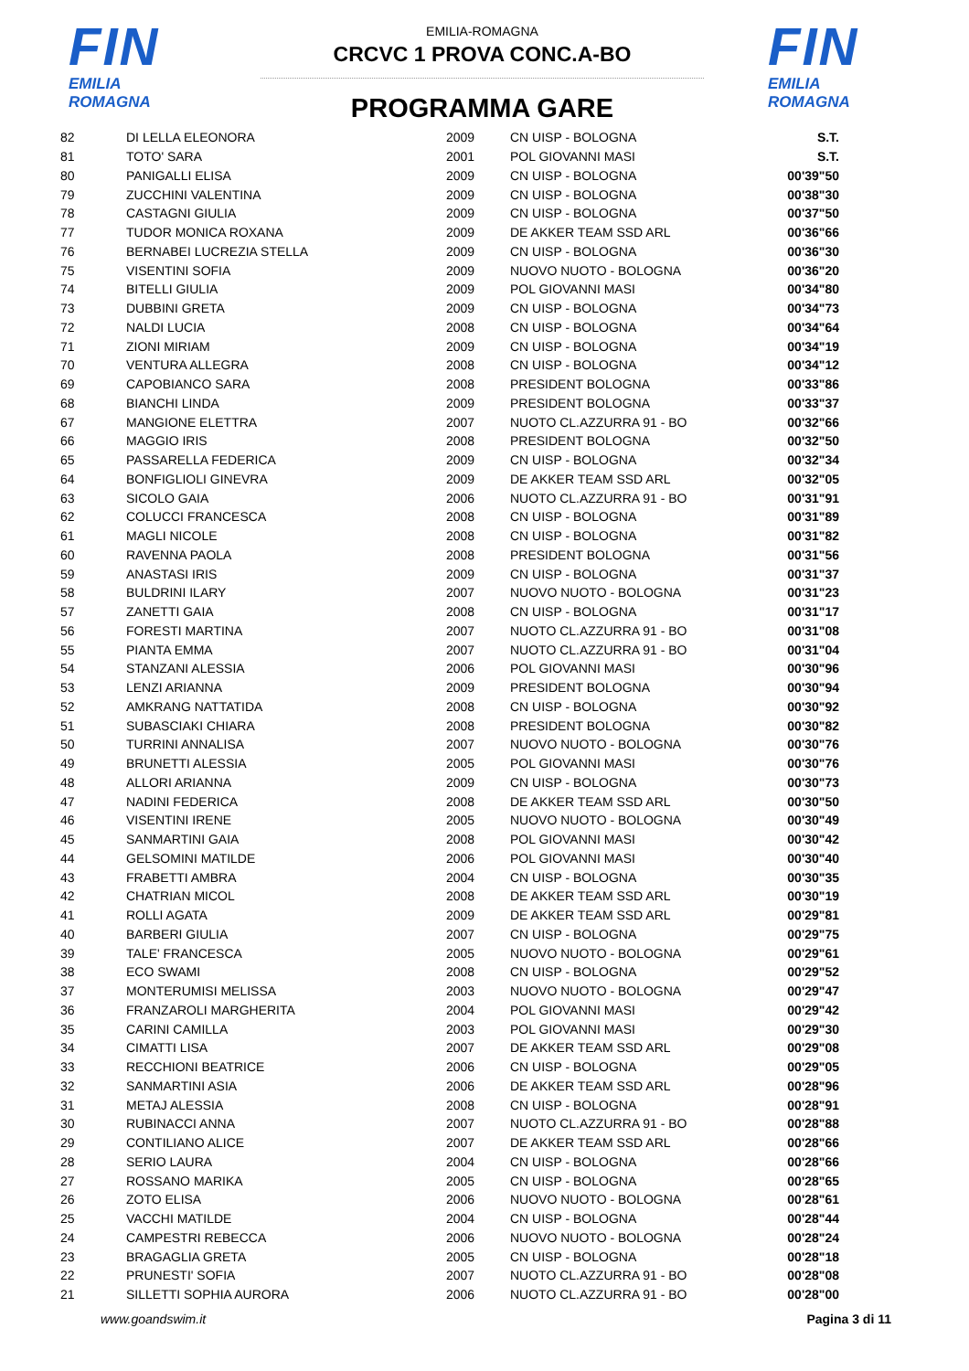FIN
EMILIA ROMAGNA
EMILIA-ROMAGNA
CRCVC 1 PROVA CONC.A-BO
PROGRAMMA GARE
FIN
EMILIA ROMAGNA
| 82 | DI LELLA ELEONORA | 2009 | CN UISP - BOLOGNA | S.T. |
| 81 | TOTO' SARA | 2001 | POL GIOVANNI MASI | S.T. |
| 80 | PANIGALLI ELISA | 2009 | CN UISP - BOLOGNA | 00'39"50 |
| 79 | ZUCCHINI VALENTINA | 2009 | CN UISP - BOLOGNA | 00'38"30 |
| 78 | CASTAGNI GIULIA | 2009 | CN UISP - BOLOGNA | 00'37"50 |
| 77 | TUDOR MONICA ROXANA | 2009 | DE AKKER TEAM SSD ARL | 00'36"66 |
| 76 | BERNABEI LUCREZIA STELLA | 2009 | CN UISP - BOLOGNA | 00'36"30 |
| 75 | VISENTINI SOFIA | 2009 | NUOVO NUOTO - BOLOGNA | 00'36"20 |
| 74 | BITELLI GIULIA | 2009 | POL GIOVANNI MASI | 00'34"80 |
| 73 | DUBBINI GRETA | 2009 | CN UISP - BOLOGNA | 00'34"73 |
| 72 | NALDI LUCIA | 2008 | CN UISP - BOLOGNA | 00'34"64 |
| 71 | ZIONI MIRIAM | 2009 | CN UISP - BOLOGNA | 00'34"19 |
| 70 | VENTURA ALLEGRA | 2008 | CN UISP - BOLOGNA | 00'34"12 |
| 69 | CAPOBIANCO SARA | 2008 | PRESIDENT BOLOGNA | 00'33"86 |
| 68 | BIANCHI LINDA | 2009 | PRESIDENT BOLOGNA | 00'33"37 |
| 67 | MANGIONE ELETTRA | 2007 | NUOTO CL.AZZURRA 91 - BO | 00'32"66 |
| 66 | MAGGIO IRIS | 2008 | PRESIDENT BOLOGNA | 00'32"50 |
| 65 | PASSARELLA FEDERICA | 2009 | CN UISP - BOLOGNA | 00'32"34 |
| 64 | BONFIGLIOLI GINEVRA | 2009 | DE AKKER TEAM SSD ARL | 00'32"05 |
| 63 | SICOLO GAIA | 2006 | NUOTO CL.AZZURRA 91 - BO | 00'31"91 |
| 62 | COLUCCI FRANCESCA | 2008 | CN UISP - BOLOGNA | 00'31"89 |
| 61 | MAGLI NICOLE | 2008 | CN UISP - BOLOGNA | 00'31"82 |
| 60 | RAVENNA PAOLA | 2008 | PRESIDENT BOLOGNA | 00'31"56 |
| 59 | ANASTASI IRIS | 2009 | CN UISP - BOLOGNA | 00'31"37 |
| 58 | BULDRINI ILARY | 2007 | NUOVO NUOTO - BOLOGNA | 00'31"23 |
| 57 | ZANETTI GAIA | 2008 | CN UISP - BOLOGNA | 00'31"17 |
| 56 | FORESTI MARTINA | 2007 | NUOTO CL.AZZURRA 91 - BO | 00'31"08 |
| 55 | PIANTA EMMA | 2007 | NUOTO CL.AZZURRA 91 - BO | 00'31"04 |
| 54 | STANZANI ALESSIA | 2006 | POL GIOVANNI MASI | 00'30"96 |
| 53 | LENZI ARIANNA | 2009 | PRESIDENT BOLOGNA | 00'30"94 |
| 52 | AMKRANG NATTATIDA | 2008 | CN UISP - BOLOGNA | 00'30"92 |
| 51 | SUBASCIAKI CHIARA | 2008 | PRESIDENT BOLOGNA | 00'30"82 |
| 50 | TURRINI ANNALISA | 2007 | NUOVO NUOTO - BOLOGNA | 00'30"76 |
| 49 | BRUNETTI ALESSIA | 2005 | POL GIOVANNI MASI | 00'30"76 |
| 48 | ALLORI ARIANNA | 2009 | CN UISP - BOLOGNA | 00'30"73 |
| 47 | NADINI FEDERICA | 2008 | DE AKKER TEAM SSD ARL | 00'30"50 |
| 46 | VISENTINI IRENE | 2005 | NUOVO NUOTO - BOLOGNA | 00'30"49 |
| 45 | SANMARTINI GAIA | 2008 | POL GIOVANNI MASI | 00'30"42 |
| 44 | GELSOMINI MATILDE | 2006 | POL GIOVANNI MASI | 00'30"40 |
| 43 | FRABETTI AMBRA | 2004 | CN UISP - BOLOGNA | 00'30"35 |
| 42 | CHATRIAN MICOL | 2008 | DE AKKER TEAM SSD ARL | 00'30"19 |
| 41 | ROLLI AGATA | 2009 | DE AKKER TEAM SSD ARL | 00'29"81 |
| 40 | BARBERI GIULIA | 2007 | CN UISP - BOLOGNA | 00'29"75 |
| 39 | TALE' FRANCESCA | 2005 | NUOVO NUOTO - BOLOGNA | 00'29"61 |
| 38 | ECO SWAMI | 2008 | CN UISP - BOLOGNA | 00'29"52 |
| 37 | MONTERUMISI MELISSA | 2003 | NUOVO NUOTO - BOLOGNA | 00'29"47 |
| 36 | FRANZAROLI MARGHERITA | 2004 | POL GIOVANNI MASI | 00'29"42 |
| 35 | CARINI CAMILLA | 2003 | POL GIOVANNI MASI | 00'29"30 |
| 34 | CIMATTI LISA | 2007 | DE AKKER TEAM SSD ARL | 00'29"08 |
| 33 | RECCHIONI BEATRICE | 2006 | CN UISP - BOLOGNA | 00'29"05 |
| 32 | SANMARTINI ASIA | 2006 | DE AKKER TEAM SSD ARL | 00'28"96 |
| 31 | METAJ ALESSIA | 2008 | CN UISP - BOLOGNA | 00'28"91 |
| 30 | RUBINACCI ANNA | 2007 | NUOTO CL.AZZURRA 91 - BO | 00'28"88 |
| 29 | CONTILIANO ALICE | 2007 | DE AKKER TEAM SSD ARL | 00'28"66 |
| 28 | SERIO LAURA | 2004 | CN UISP - BOLOGNA | 00'28"66 |
| 27 | ROSSANO MARIKA | 2005 | CN UISP - BOLOGNA | 00'28"65 |
| 26 | ZOTO ELISA | 2006 | NUOVO NUOTO - BOLOGNA | 00'28"61 |
| 25 | VACCHI MATILDE | 2004 | CN UISP - BOLOGNA | 00'28"44 |
| 24 | CAMPESTRI REBECCA | 2006 | NUOVO NUOTO - BOLOGNA | 00'28"24 |
| 23 | BRAGAGLIA GRETA | 2005 | CN UISP - BOLOGNA | 00'28"18 |
| 22 | PRUNESTI' SOFIA | 2007 | NUOTO CL.AZZURRA 91 - BO | 00'28"08 |
| 21 | SILLETTI SOPHIA AURORA | 2006 | NUOTO CL.AZZURRA 91 - BO | 00'28"00 |
www.goandswim.it Pagina 3 di 11